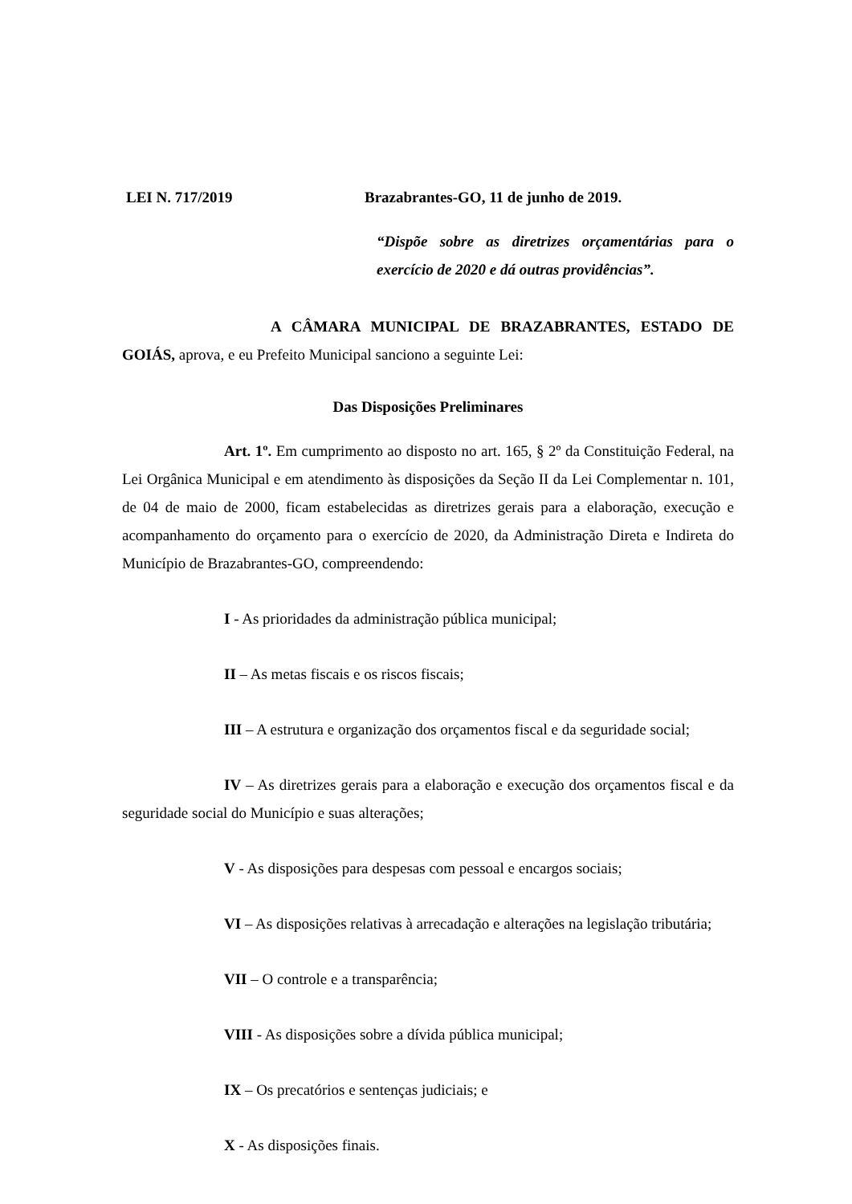LEI N. 717/2019 Brazabrantes-GO, 11 de junho de 2019.
“Dispõe sobre as diretrizes orçamentárias para o exercício de 2020 e dá outras providências”.
A CÂMARA MUNICIPAL DE BRAZABRANTES, ESTADO DE GOIÁS, aprova, e eu Prefeito Municipal sanciono a seguinte Lei:
Das Disposições Preliminares
Art. 1º. Em cumprimento ao disposto no art. 165, § 2º da Constituição Federal, na Lei Orgânica Municipal e em atendimento às disposições da Seção II da Lei Complementar n. 101, de 04 de maio de 2000, ficam estabelecidas as diretrizes gerais para a elaboração, execução e acompanhamento do orçamento para o exercício de 2020, da Administração Direta e Indireta do Município de Brazabrantes-GO, compreendendo:
I - As prioridades da administração pública municipal;
II – As metas fiscais e os riscos fiscais;
III – A estrutura e organização dos orçamentos fiscal e da seguridade social;
IV – As diretrizes gerais para a elaboração e execução dos orçamentos fiscal e da seguridade social do Município e suas alterações;
V - As disposições para despesas com pessoal e encargos sociais;
VI – As disposições relativas à arrecadação e alterações na legislação tributária;
VII – O controle e a transparência;
VIII - As disposições sobre a dívida pública municipal;
IX – Os precatórios e sentenças judiciais; e
X - As disposições finais.